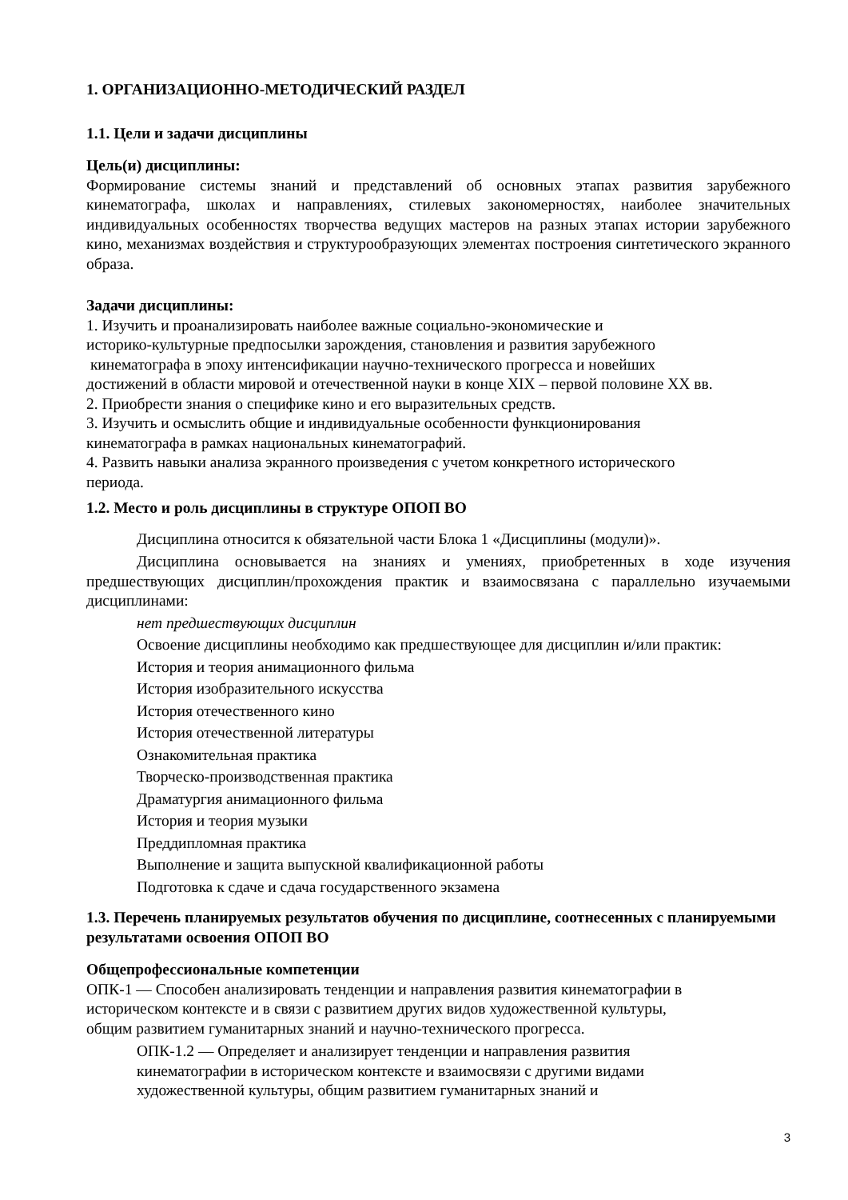1. ОРГАНИЗАЦИОННО-МЕТОДИЧЕСКИЙ РАЗДЕЛ
1.1. Цели и задачи дисциплины
Цель(и) дисциплины:
Формирование системы знаний и представлений об основных этапах развития зарубежного кинематографа, школах и направлениях, стилевых закономерностях, наиболее значительных индивидуальных особенностях творчества ведущих мастеров на разных этапах истории зарубежного кино, механизмах воздействия и структурообразующих элементах построения синтетического экранного образа.
Задачи дисциплины:
1. Изучить и проанализировать наиболее важные социально-экономические и
историко-культурные предпосылки зарождения, становления и развития зарубежного
кинематографа в эпоху интенсификации научно-технического прогресса и новейших
достижений в области мировой и отечественной науки в конце XIX – первой половине XX вв.
2. Приобрести знания о специфике кино и его выразительных средств.
3. Изучить и осмыслить общие и индивидуальные особенности функционирования
кинематографа в рамках национальных кинематографий.
4. Развить навыки анализа экранного произведения с учетом конкретного исторического
периода.
1.2. Место и роль дисциплины в структуре ОПОП ВО
Дисциплина относится к обязательной части Блока 1 «Дисциплины (модули)».
Дисциплина основывается на знаниях и умениях, приобретенных в ходе изучения предшествующих дисциплин/прохождения практик и взаимосвязана с параллельно изучаемыми дисциплинами:
нет предшествующих дисциплин
Освоение дисциплины необходимо как предшествующее для дисциплин и/или практик:
История и теория анимационного фильма
История изобразительного искусства
История отечественного кино
История отечественной литературы
Ознакомительная практика
Творческо-производственная практика
Драматургия анимационного фильма
История и теория музыки
Преддипломная практика
Выполнение и защита выпускной квалификационной работы
Подготовка к сдаче и сдача государственного экзамена
1.3. Перечень планируемых результатов обучения по дисциплине, соотнесенных с планируемыми результатами освоения ОПОП ВО
Общепрофессиональные компетенции
ОПК-1 — Способен анализировать тенденции и направления развития кинематографии в
историческом контексте и в связи с развитием других видов художественной культуры,
общим развитием гуманитарных знаний и научно-технического прогресса.
ОПК-1.2 — Определяет и анализирует тенденции и направления развития
кинематографии в историческом контексте и взаимосвязи с другими видами
художественной культуры, общим развитием гуманитарных знаний и
3